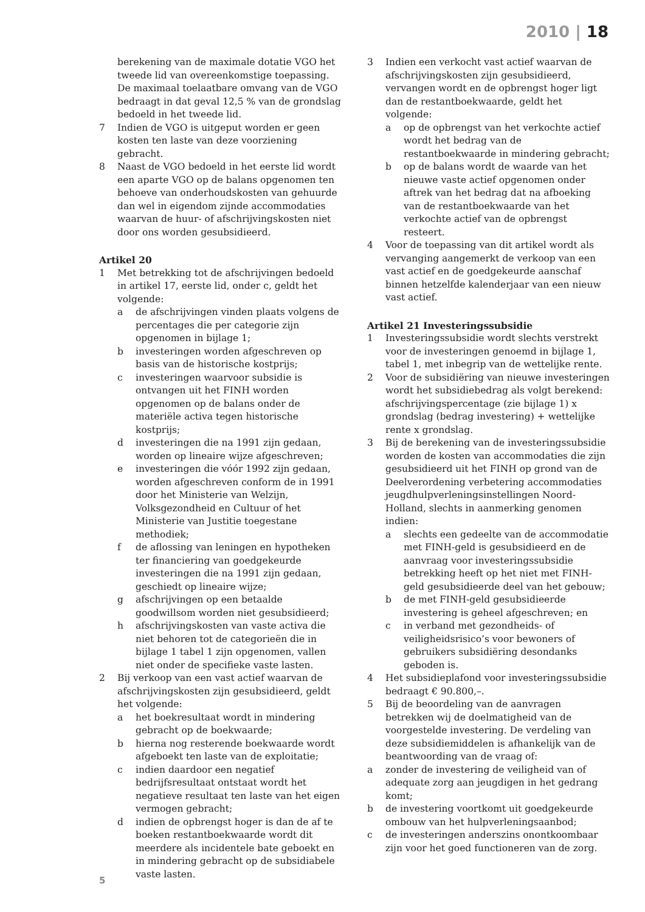2010 | 18
berekening van de maximale dotatie VGO het tweede lid van overeenkomstige toepassing. De maximaal toelaatbare omvang van de VGO bedraagt in dat geval 12,5 % van de grondslag bedoeld in het tweede lid.
7 Indien de VGO is uitgeput worden er geen kosten ten laste van deze voorziening gebracht.
8 Naast de VGO bedoeld in het eerste lid wordt een aparte VGO op de balans opgenomen ten behoeve van onderhoudskosten van gehuurde dan wel in eigendom zijnde accommodaties waarvan de huur- of afschrijvingskosten niet door ons worden gesubsidieerd.
Artikel 20
1 Met betrekking tot de afschrijvingen bedoeld in artikel 17, eerste lid, onder c, geldt het volgende:
a de afschrijvingen vinden plaats volgens de percentages die per categorie zijn opgenomen in bijlage 1;
b investeringen worden afgeschreven op basis van de historische kostprijs;
c investeringen waarvoor subsidie is ontvangen uit het FINH worden opgenomen op de balans onder de materiële activa tegen historische kostprijs;
d investeringen die na 1991 zijn gedaan, worden op lineaire wijze afgeschreven;
e investeringen die vóór 1992 zijn gedaan, worden afgeschreven conform de in 1991 door het Ministerie van Welzijn, Volksgezondheid en Cultuur of het Ministerie van Justitie toegestane methodiek;
f de aflossing van leningen en hypotheken ter financiering van goedgekeurde investeringen die na 1991 zijn gedaan, geschiedt op lineaire wijze;
g afschrijvingen op een betaalde goodwillsom worden niet gesubsidieerd;
h afschrijvingskosten van vaste activa die niet behoren tot de categorieën die in bijlage 1 tabel 1 zijn opgenomen, vallen niet onder de specifieke vaste lasten.
2 Bij verkoop van een vast actief waarvan de afschrijvingskosten zijn gesubsidieerd, geldt het volgende:
a het boekresultaat wordt in mindering gebracht op de boekwaarde;
b hierna nog resterende boekwaarde wordt afgeboekt ten laste van de exploitatie;
c indien daardoor een negatief bedrijfsresultaat ontstaat wordt het negatieve resultaat ten laste van het eigen vermogen gebracht;
d indien de opbrengst hoger is dan de af te boeken restantboekwaarde wordt dit meerdere als incidentele bate geboekt en in mindering gebracht op de subsidiabele vaste lasten.
3 Indien een verkocht vast actief waarvan de afschrijvingskosten zijn gesubsidieerd, vervangen wordt en de opbrengst hoger ligt dan de restantboekwaarde, geldt het volgende:
a op de opbrengst van het verkochte actief wordt het bedrag van de restantboekwaarde in mindering gebracht;
b op de balans wordt de waarde van het nieuwe vaste actief opgenomen onder aftrek van het bedrag dat na afboeking van de restantboekwaarde van het verkochte actief van de opbrengst resteert.
4 Voor de toepassing van dit artikel wordt als vervanging aangemerkt de verkoop van een vast actief en de goedgekeurde aanschaf binnen hetzelfde kalenderjaar van een nieuw vast actief.
Artikel 21 Investeringssubsidie
1 Investeringssubsidie wordt slechts verstrekt voor de investeringen genoemd in bijlage 1, tabel 1, met inbegrip van de wettelijke rente.
2 Voor de subsidiëring van nieuwe investeringen wordt het subsidiebedrag als volgt berekend: afschrijvingspercentage (zie bijlage 1) x grondslag (bedrag investering) + wettelijke rente x grondslag.
3 Bij de berekening van de investeringssubsidie worden de kosten van accommodaties die zijn gesubsidieerd uit het FINH op grond van de Deelverordening verbetering accommodaties jeugdhulpverleningsinstellingen Noord-Holland, slechts in aanmerking genomen indien:
a slechts een gedeelte van de accommodatie met FINH-geld is gesubsidieerd en de aanvraag voor investeringssubsidie betrekking heeft op het niet met FINH-geld gesubsidieerde deel van het gebouw;
b de met FINH-geld gesubsidieerde investering is geheel afgeschreven; en
c in verband met gezondheids- of veiligheidsrisico’s voor bewoners of gebruikers subsidiëring desondanks geboden is.
4 Het subsidieplafond voor investeringssubsidie bedraagt € 90.800,–.
5 Bij de beoordeling van de aanvragen betrekken wij de doelmatigheid van de voorgestelde investering. De verdeling van deze subsidiemiddelen is afhankelijk van de beantwoording van de vraag of:
a zonder de investering de veiligheid van of adequate zorg aan jeugdigen in het gedrang komt;
b de investering voortkomt uit goedgekeurde ombouw van het hulpverleningsaanbod;
c de investeringen anderszins onontkoombaar zijn voor het goed functioneren van de zorg.
5